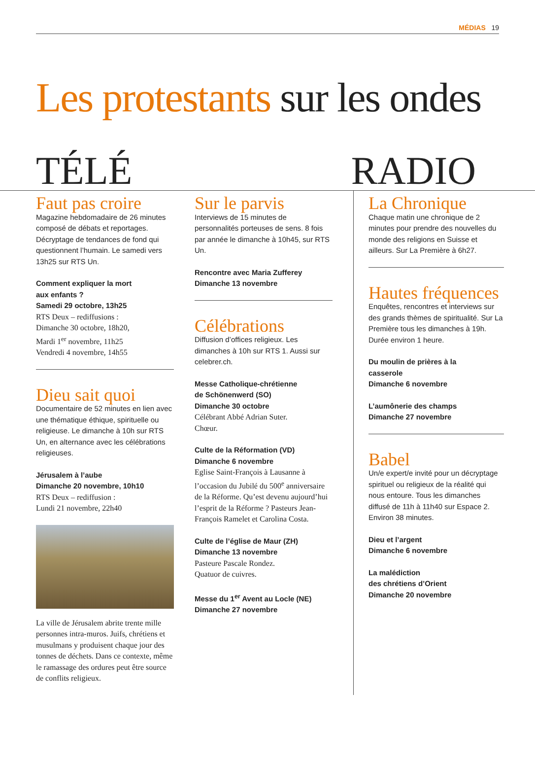MÉDIAS 19
Les protestants sur les ondes
TÉLÉ RADIO
Faut pas croire
Magazine hebdomadaire de 26 minutes composé de débats et reportages. Décryptage de tendances de fond qui questionnent l’humain. Le samedi vers 13h25 sur RTS Un.
Comment expliquer la mort
aux enfants ?
Samedi 29 octobre, 13h25
RTS Deux – rediffusions :
Dimanche 30 octobre, 18h20,
Mardi 1<sup>er</sup> novembre, 11h25
Vendredi 4 novembre, 14h55
Dieu sait quoi
Documentaire de 52 minutes en lien avec une thématique éthique, spirituelle ou religieuse. Le dimanche à 10h sur RTS Un, en alternance avec les célébrations religieuses.
Jérusalem à l’aube
Dimanche 20 novembre, 10h10
RTS Deux – rediffusion :
Lundi 21 novembre, 22h40
La ville de Jérusalem abrite trente mille personnes intra-muros. Juifs, chrétiens et musulmans y produisent chaque jour des tonnes de déchets. Dans ce contexte, même le ramassage des ordures peut être source de conflits religieux.
Sur le parvis
Interviews de 15 minutes de personnalités porteuses de sens. 8 fois par année le dimanche à 10h45, sur RTS Un.
Rencontre avec Maria Zufferey
Dimanche 13 novembre
Célébrations
Diffusion d’offices religieux. Les dimanches à 10h sur RTS 1. Aussi sur celebrer.ch.
Messe Catholique-chrétienne
de Schönenwerd (SO)
Dimanche 30 octobre
Célébrant Abbé Adrian Suter.
Chœur.
Culte de la Réformation (VD)
Dimanche 6 novembre
Eglise Saint-François à Lausanne à l’occasion du Jubilé du 500<sup>e</sup> anniversaire de la Réforme. Qu’est devenu aujourd’hui l’esprit de la Réforme ? Pasteurs Jean-François Ramelet et Carolina Costa.
Culte de l’église de Maur (ZH)
Dimanche 13 novembre
Pasteure Pascale Rondez.
Quatuor de cuivres.
Messe du 1<sup>er</sup> Avent au Locle (NE)
Dimanche 27 novembre
La Chronique
Chaque matin une chronique de 2 minutes pour prendre des nouvelles du monde des religions en Suisse et ailleurs. Sur La Première à 6h27.
Hautes fréquences
Enquêtes, rencontres et interviews sur des grands thèmes de spiritualité. Sur La Première tous les dimanches à 19h. Durée environ 1 heure.
Du moulin de prières à la
casserole
Dimanche 6 novembre
L’aumônerie des champs
Dimanche 27 novembre
Babel
Un/e expert/e invité pour un décryptage spirituel ou religieux de la réalité qui nous entoure. Tous les dimanches diffusé de 11h à 11h40 sur Espace 2. Environ 38 minutes.
Dieu et l’argent
Dimanche 6 novembre
La malédiction
des chrétiens d’Orient
Dimanche 20 novembre